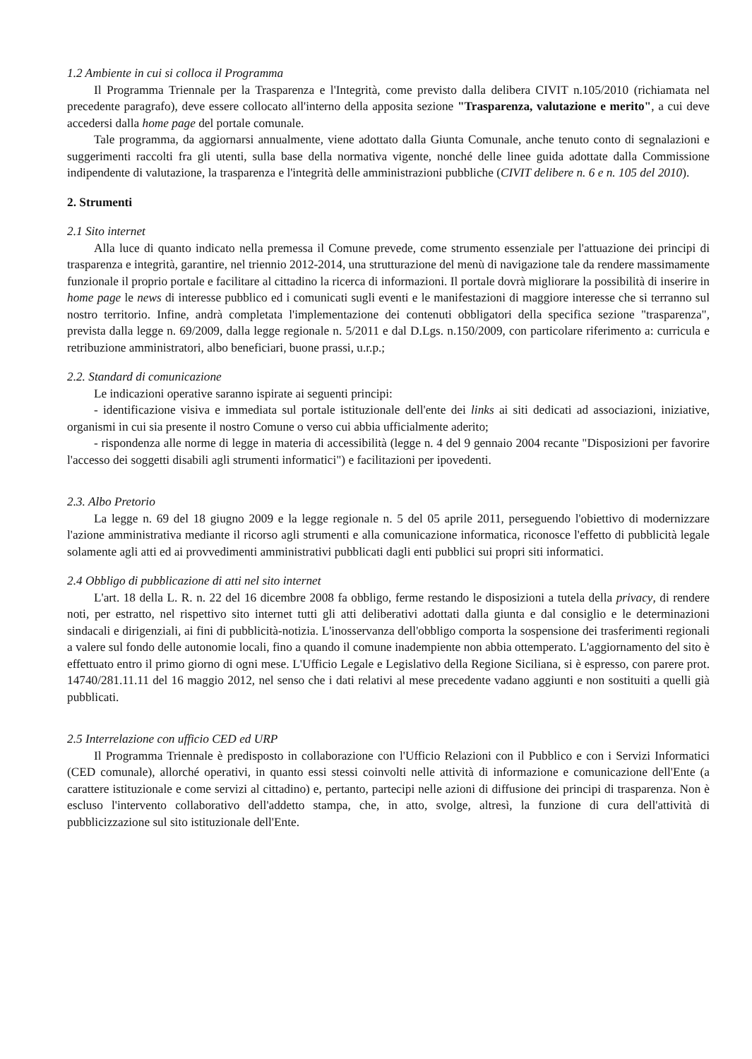1.2 Ambiente in cui si colloca il Programma
Il Programma Triennale per la Trasparenza e l'Integrità, come previsto dalla delibera CIVIT n.105/2010 (richiamata nel precedente paragrafo), deve essere collocato all'interno della apposita sezione "Trasparenza, valutazione e merito", a cui deve accedersi dalla home page del portale comunale.
Tale programma, da aggiornarsi annualmente, viene adottato dalla Giunta Comunale, anche tenuto conto di segnalazioni e suggerimenti raccolti fra gli utenti, sulla base della normativa vigente, nonché delle linee guida adottate dalla Commissione indipendente di valutazione, la trasparenza e l'integrità delle amministrazioni pubbliche (CIVIT delibere n. 6 e n. 105 del 2010).
2. Strumenti
2.1 Sito internet
Alla luce di quanto indicato nella premessa il Comune prevede, come strumento essenziale per l'attuazione dei principi di trasparenza e integrità, garantire, nel triennio 2012-2014, una strutturazione del menù di navigazione tale da rendere massimamente funzionale il proprio portale e facilitare al cittadino la ricerca di informazioni. Il portale dovrà migliorare la possibilità di inserire in home page le news di interesse pubblico ed i comunicati sugli eventi e le manifestazioni di maggiore interesse che si terranno sul nostro territorio. Infine, andrà completata l'implementazione dei contenuti obbligatori della specifica sezione "trasparenza", prevista dalla legge n. 69/2009, dalla legge regionale n. 5/2011 e dal D.Lgs. n.150/2009, con particolare riferimento a: curricula e retribuzione amministratori, albo beneficiari, buone prassi, u.r.p.;
2.2. Standard di comunicazione
Le indicazioni operative saranno ispirate ai seguenti principi:
- identificazione visiva e immediata sul portale istituzionale dell'ente dei links ai siti dedicati ad associazioni, iniziative, organismi in cui sia presente il nostro Comune o verso cui abbia ufficialmente aderito;
- rispondenza alle norme di legge in materia di accessibilità (legge n. 4 del 9 gennaio 2004 recante "Disposizioni per favorire l'accesso dei soggetti disabili agli strumenti informatici") e facilitazioni per ipovedenti.
2.3. Albo Pretorio
La legge n. 69 del 18 giugno 2009 e la legge regionale n. 5 del 05 aprile 2011, perseguendo l'obiettivo di modernizzare l'azione amministrativa mediante il ricorso agli strumenti e alla comunicazione informatica, riconosce l'effetto di pubblicità legale solamente agli atti ed ai provvedimenti amministrativi pubblicati dagli enti pubblici sui propri siti informatici.
2.4 Obbligo di pubblicazione di atti nel sito internet
L'art. 18 della L. R. n. 22 del 16 dicembre 2008 fa obbligo, ferme restando le disposizioni a tutela della privacy, di rendere noti, per estratto, nel rispettivo sito internet tutti gli atti deliberativi adottati dalla giunta e dal consiglio e le determinazioni sindacali e dirigenziali, ai fini di pubblicità-notizia. L'inosservanza dell'obbligo comporta la sospensione dei trasferimenti regionali a valere sul fondo delle autonomie locali, fino a quando il comune inadempiente non abbia ottemperato. L'aggiornamento del sito è effettuato entro il primo giorno di ogni mese. L'Ufficio Legale e Legislativo della Regione Siciliana, si è espresso, con parere prot. 14740/281.11.11 del 16 maggio 2012, nel senso che i dati relativi al mese precedente vadano aggiunti e non sostituiti a quelli già pubblicati.
2.5 Interrelazione con ufficio CED ed URP
Il Programma Triennale è predisposto in collaborazione con l'Ufficio Relazioni con il Pubblico e con i Servizi Informatici (CED comunale), allorché operativi, in quanto essi stessi coinvolti nelle attività di informazione e comunicazione dell'Ente (a carattere istituzionale e come servizi al cittadino) e, pertanto, partecipi nelle azioni di diffusione dei principi di trasparenza. Non è escluso l'intervento collaborativo dell'addetto stampa, che, in atto, svolge, altresì, la funzione di cura dell'attività di pubblicizzazione sul sito istituzionale dell'Ente.